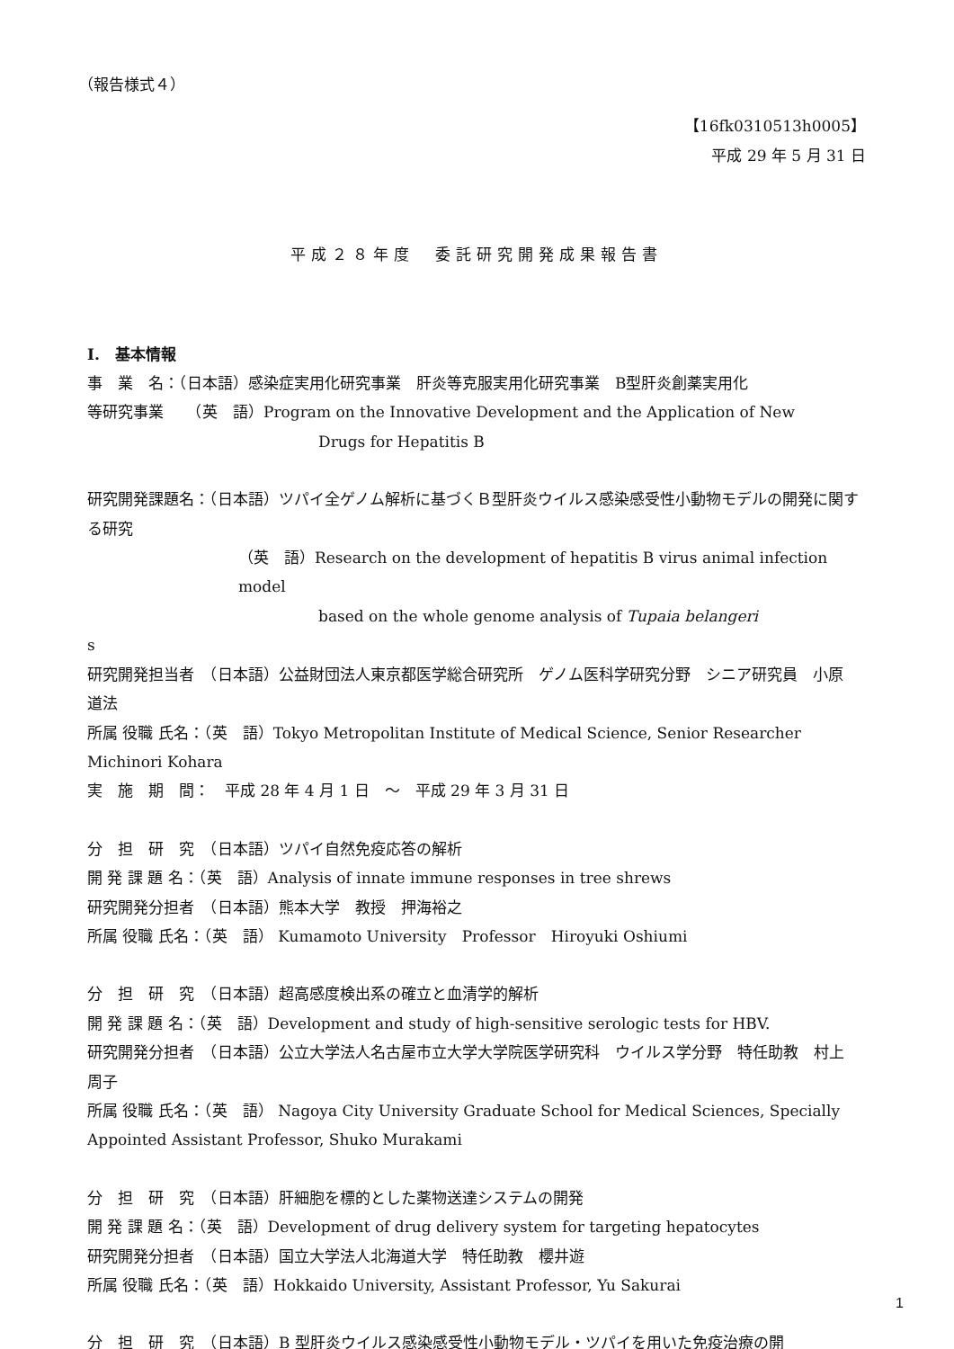（報告様式４）
【16fk0310513h0005】
平成 29 年 5 月 31 日
平成２８年度　委託研究開発成果報告書
I.　基本情報
事　業　名：（日本語）感染症実用化研究事業　肝炎等克服実用化研究事業　B型肝炎創薬実用化
等研究事業　　（英　語）Program on the Innovative Development and the Application of New
Drugs for Hepatitis B
研究開発課題名：（日本語）ツパイ全ゲノム解析に基づくＢ型肝炎ウイルス感染感受性小動物モデルの開発に関する研究
（英　語）Research on the development of hepatitis B virus animal infection model
based on the whole genome analysis of Tupaia belangeri
s
研究開発担当者　（日本語）公益財団法人東京都医学総合研究所　ゲノム医科学研究分野　シニア研究員　小原　道法
所属 役職 氏名：（英　語）Tokyo Metropolitan Institute of Medical Science, Senior Researcher Michinori Kohara
実　施　期　間：　平成 28 年 4 月 1 日　～　平成 29 年 3 月 31 日
分　担　研　究　（日本語）ツパイ自然免疫応答の解析
開 発 課 題 名：（英　語）Analysis of innate immune responses in tree shrews
研究開発分担者　（日本語）熊本大学　教授　押海裕之
所属 役職 氏名：（英　語） Kumamoto University　Professor　Hiroyuki Oshiumi
分　担　研　究　（日本語）超高感度検出系の確立と血清学的解析
開 発 課 題 名：（英　語）Development and study of high-sensitive serologic tests for HBV.
研究開発分担者　（日本語）公立大学法人名古屋市立大学大学院医学研究科　ウイルス学分野　特任助教　村上　周子
所属 役職 氏名：（英　語） Nagoya City University Graduate School for Medical Sciences, Specially Appointed Assistant Professor, Shuko Murakami
分　担　研　究　（日本語）肝細胞を標的とした薬物送達システムの開発
開 発 課 題 名：（英　語）Development of drug delivery system for targeting hepatocytes
研究開発分担者　（日本語）国立大学法人北海道大学　特任助教　櫻井遊
所属 役職 氏名：（英　語）Hokkaido University, Assistant Professor, Yu Sakurai
分　担　研　究　（日本語）B 型肝炎ウイルス感染感受性小動物モデル・ツパイを用いた免疫治療の開
1